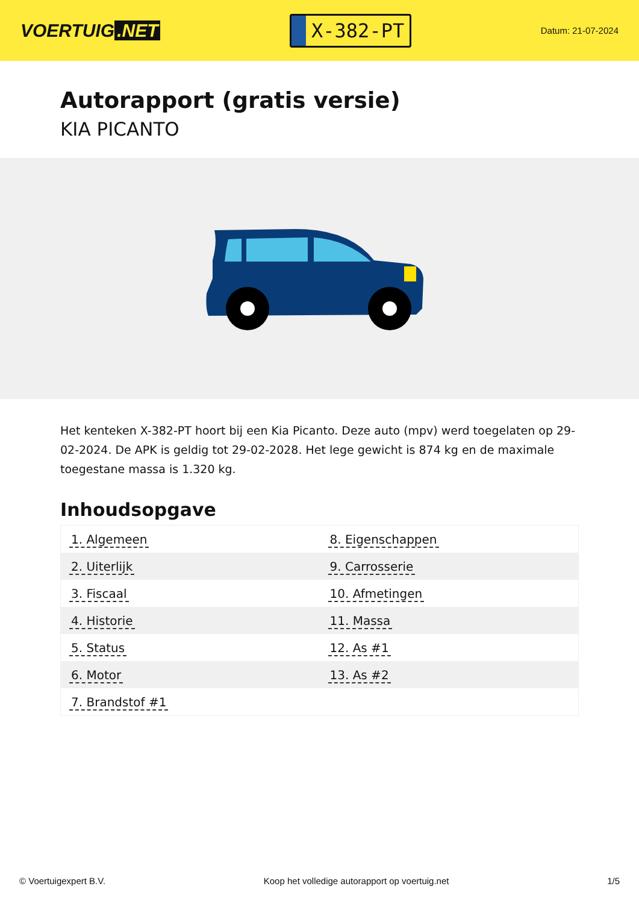VOERTUIG.NET
X-382-PT
Datum: 21-07-2024
Autorapport (gratis versie)
KIA PICANTO
Het kenteken X-382-PT hoort bij een Kia Picanto. Deze auto (mpv) werd toegelaten op 29-02-2024. De APK is geldig tot 29-02-2028. Het lege gewicht is 874 kg en de maximale toegestane massa is 1.320 kg.
Inhoudsopgave
| 1. Algemeen | 8. Eigenschappen |
| 2. Uiterlijk | 9. Carrosserie |
| 3. Fiscaal | 10. Afmetingen |
| 4. Historie | 11. Massa |
| 5. Status | 12. As #1 |
| 6. Motor | 13. As #2 |
| 7. Brandstof #1 | |
© Voertuigexpert B.V. Koop het volledige autorapport op voertuig.net
1/5